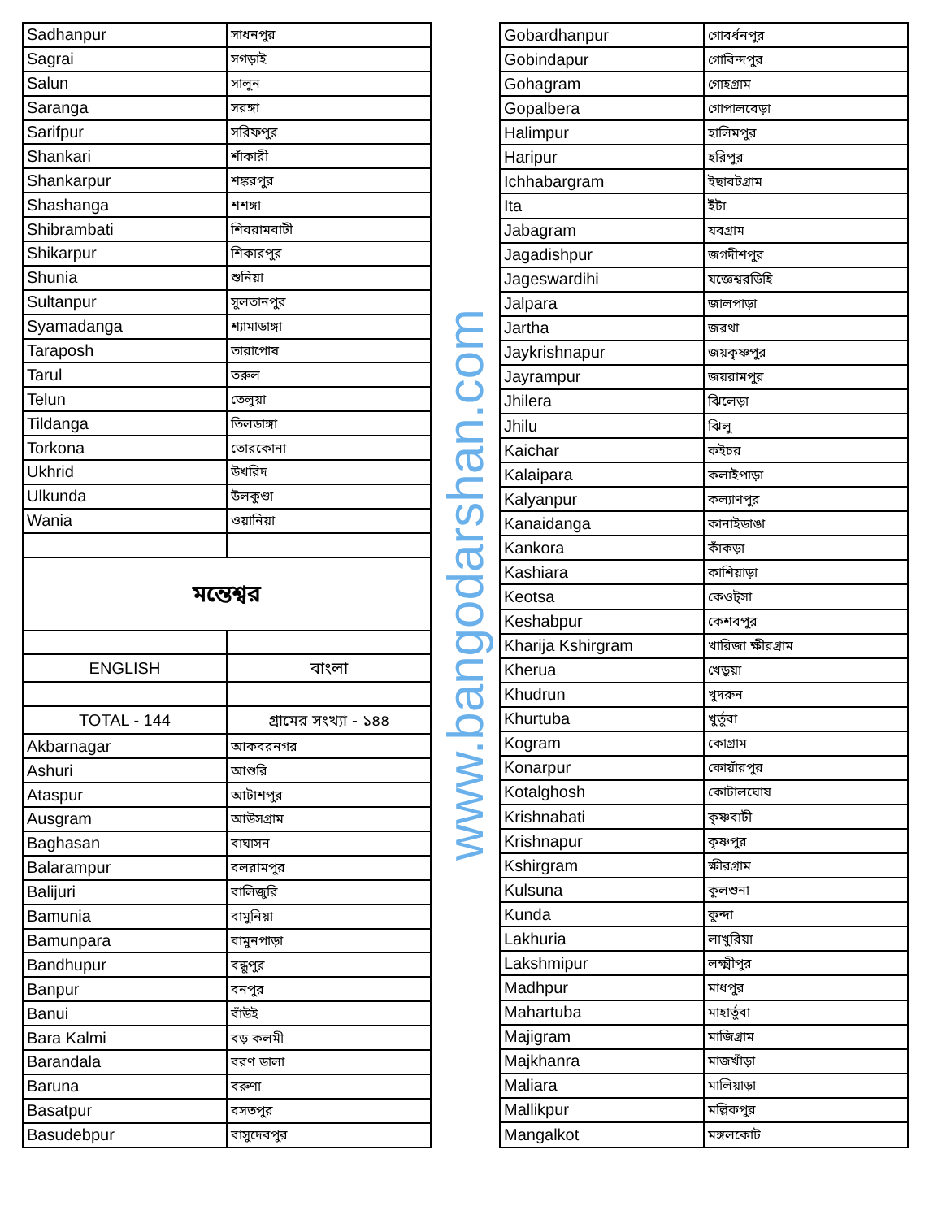| Sadhanpur | সাধনপুর |
| Sagrai | সগড়াই |
| Salun | সালুন |
| Saranga | সরঙ্গা |
| Sarifpur | সরিফপুর |
| Shankari | শাঁকারী |
| Shankarpur | শঙ্করপুর |
| Shashanga | শশঙ্গা |
| Shibrambati | শিবরামবাটী |
| Shikarpur | শিকারপুর |
| Shunia | শুনিয়া |
| Sultanpur | সুলতানপুর |
| Syamadanga | শ্যামাডাঙ্গা |
| Taraposh | তারাপোষ |
| Tarul | তরুল |
| Telun | তেলুয়া |
| Tildanga | তিলডাঙ্গা |
| Torkona | তোরকোনা |
| Ukhrid | উখরিদ |
| Ulkunda | উলকুণ্ডা |
| Wania | ওয়ানিয়া |
| মন্তেশ্বর | |
| ENGLISH | বাংলা |
| TOTAL - 144 | গ্রামের সংখ্যা - ১৪৪ |
| Akbarnagar | আকবরনগর |
| Ashuri | আশুরি |
| Ataspur | আটাশপুর |
| Ausgram | আউসগ্রাম |
| Baghasan | বাঘাসন |
| Balarampur | বলরামপুর |
| Balijuri | বালিজুরি |
| Bamunia | বামুনিয়া |
| Bamunpara | বামুনপাড়া |
| Bandhupur | বন্ধুপুর |
| Banpur | বনপুর |
| Banui | বাঁউই |
| Bara Kalmi | বড় কলমী |
| Barandala | বরণ ডালা |
| Baruna | বরুণা |
| Basatpur | বসতপুর |
| Basudebpur | বাসুদেবপুর |
www.bangodarshan.com
| Gobardhanpur | গোবর্ধনপুর |
| Gobindapur | গোবিন্দপুর |
| Gohagram | গোহগ্রাম |
| Gopalbera | গোপালবেড়া |
| Halimpur | হালিমপুর |
| Haripur | হরিপুর |
| Ichhabargram | ইছাবটগ্রাম |
| Ita | ইঁটা |
| Jabagram | যবগ্রাম |
| Jagadishpur | জগদীশপুর |
| Jageswardihi | যজ্ঞেশ্বরডিহি |
| Jalpara | জালপাড়া |
| Jartha | জরথা |
| Jaykrishnapur | জয়কৃষ্ণপুর |
| Jayrampur | জয়রামপুর |
| Jhilera | ঝিলেড়া |
| Jhilu | ঝিলু |
| Kaichar | কইচর |
| Kalaipara | কলাইপাড়া |
| Kalyanpur | কল্যাণপুর |
| Kanaidanga | কানাইডাঙা |
| Kankora | কাঁকড়া |
| Kashiara | কাশিয়াড়া |
| Keotsa | কেওট্সা |
| Keshabpur | কেশবপুর |
| Kharija Kshirgram | খারিজা ক্ষীরগ্রাম |
| Kherua | খেড়ুয়া |
| Khudrun | খুদরুন |
| Khurtuba | খুর্তুবা |
| Kogram | কোগ্রাম |
| Konarpur | কোয়াঁরপুর |
| Kotalghosh | কোটালঘোষ |
| Krishnabati | কৃষ্ণবাটী |
| Krishnapur | কৃষ্ণপুর |
| Kshirgram | ক্ষীরগ্রাম |
| Kulsuna | কুলশুনা |
| Kunda | কুন্দা |
| Lakhuria | লাখুরিয়া |
| Lakshmipur | লক্ষ্মীপুর |
| Madhpur | মাধপুর |
| Mahartuba | মাহার্তুবা |
| Majigram | মাজিগ্রাম |
| Majkhanra | মাজখাঁড়া |
| Maliara | মালিয়াড়া |
| Mallikpur | মল্লিকপুর |
| Mangalkot | মঙ্গলকোট |